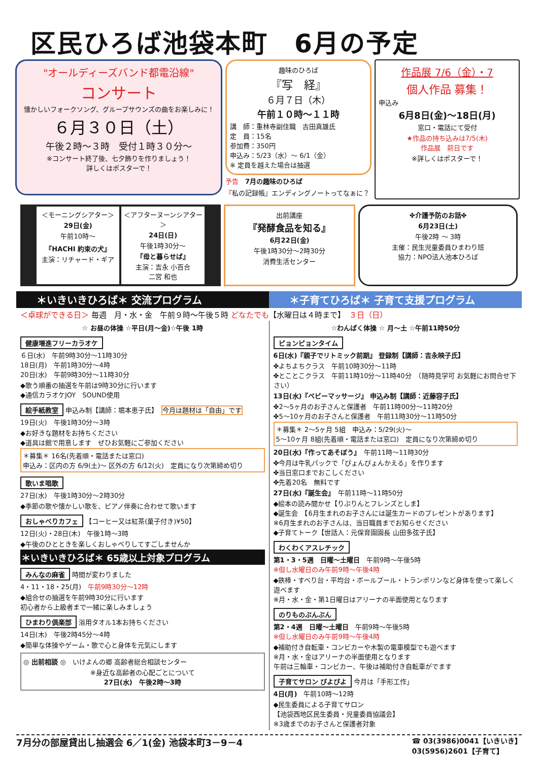区民ひろば池袋本町　6月の予定
"オールディーズバンド都電沿線"
コンサート
懐かしいフォークソング、グループサウンズの曲をお楽しみに！
６月３０日（土）
午後２時～３時　受付１時３０分～
※コンサート終了後、七夕飾りを作りましょう！
詳しくはポスターで！
趣味のひろば
『写　経』
６月７日（木）
午前１０時～１１時
講　師：重林寺副住職　古田真雄氏
定　員：15名
参加費：350円
申込み：5/23（水）～ 6/1（金）
※ 定員を越えた場合は抽選
予告　7月の趣味のひろば
『私の記録帳』エンディングノートってなぁに？
作品展 7/6（金）・7
個人作品 募集！
申込み
6月8日(金)～18日(月)
窓口・電話にて受付
★作品の持ち込みは7/5(木)
作品展　前日です
※詳しくはポスターで！
＜モーニングシアター＞
29日(金)
午前10時～
『HACHI 約束の犬』
主演：リチャード・ギア
＜アフターヌーンシアター＞
24日(日)
午後1時30分～
『母と暮らせば』
主演：吉永 小百合
二宮 和也
出前講座
『発酵食品を知る』
6月22日(金)
午後1時30分～2時30分
消費生活センター
✤介護予防のお話✤
6月23日(土)
午後2時 ～ 3時
主催：民生児童委員ひまわり班
協力：NPO法人池本ひろば
＊いきいきひろば＊ 交流プログラム ＊子育てひろば＊ 子育て支援プログラム
＜卓球ができる日＞ 毎週　月・水・金　午前９時～午後５時 どなたでも【水曜日は４時まで】　３日（日）
☆ お昼の体操 ☆平日(月～金)☆午後 1時
健康増進フリーカラオケ
６日(水)　午前9時30分～11時30分
18日(月)　午前1時30分～4時
20日(水)　午前9時30分～11時30分
◆歌う順番の抽選を午前は9時30分に行います
◆通信カラオケJOY　SOUND使用
絵手紙教室 申込み制【講師：堀本恵子氏】　今月は題材は「自由」です
19日(火)　午後1時30分～3時
◆お好きな題材をお持ちください
◆道具は館で用意します　ぜひお気軽にご参加ください
＊募集＊ 16名(先着順・電話または窓口)
申込み：区内の方 6/9(土)～ 区外の方 6/12(火)　定員になり次第締め切り
歌いま唱歌
27日(水)　午後1時30分～2時30分
◆季節の歌や懐かしい歌を、ピアノ伴奏に合わせて歌います
おしゃべりカフェ 【コーヒー又は紅茶(菓子付き)¥50】
12日(火)・28日(木)　午後1時～3時
◆午後のひとときを楽しくおしゃべりしてすごしませんか
＊いきいきひろば＊ 65歳以上対象プログラム
みんなの麻雀 時間が変わりました
4・11・18・25(月)　午前9時30分～12時
◆組合せの抽選を午前9時30分に行います
初心者から上級者まで一緒に楽しみましょう
ひまわり倶楽部 浴用タオル1本お持ちください
14日(木)　午後2時45分～4時
◆簡単な体操やゲーム・歌で心と身体を元気にします
◎ 出前相談 ◎　いけよんの郷 高齢者総合相談センター
※身近な高齢者の心配ごとについて
27日(水)　午後2時～3時
☆わんぱく体操 ☆ 月～土 ☆午前11時50分
ピョンピョンタイム
6日(水)『親子でリトミック前期』 登録制【講師：吉永映子氏】
✤よちよちクラス　午前10時30分～11時
✤とことこクラス　午前11時10分～11時40分　（随時見学可 お気軽にお問合せ下さい）
13日(水)『ベビーマッサージ』 申込み制【講師：近藤容子氏】
✤2～5ヶ月のお子さんと保護者　午前11時00分～11時20分
✤5～10ヶ月のお子さんと保護者　午前11時30分～11時50分
＊募集＊ 2～5ヶ月 5組　申込み：5/29(火)～
5～10ヶ月 8組(先着順・電話または窓口)　定員になり次第締め切り
20日(水)『作ってあそぼう』　午前11時～11時30分
✤今月は牛乳パックで「ぴょんぴょんかえる」を作ります
✤当日窓口までおこしください
✤先着20名　無料です
27日(水)『誕生会』　午前11時～11時50分
◆絵本の読み聞かせ【りぷりんとフレンズとしま】
◆誕生会　【6月生まれのお子さんには誕生カードのプレゼントがあります】
※6月生まれのお子さんは、当日職員までお知らせください
◆子育てトーク【世話人：元保育園園長 山田多弦子氏】
わくわくアスレチック
第1・3・5週　日曜～土曜日　午前9時～午後5時
※但し水曜日のみ午前9時～午後4時
◆鉄棒・すべり台・平均台・ボールプール・トランポリンなど身体を使って楽しく遊べます
※月・水・金・第1日曜日はアリーナの半面使用となります
のりものぶんぶん
第2・4週　日曜～土曜日　午前9時～午後5時
※但し水曜日のみ午前9時～午後4時
◆補助付き自転車・コンビカーや木製の電車模型でも遊べます
※月・水・金はアリーナの半面使用となります
午前は三輪車・コンビカー、午後は補助付き自転車がでます
子育てサロン ぴよぴよ 今月は「手形工作」
4日(月)　午前10時～12時
◆民生委員による子育てサロン
【池袋西地区民生委員・児童委員協議会】
※3歳までのお子さんと保護者対象
7月分の部屋貸出し抽選会 6／1(金) 池袋本町3－9－4 ☎ 03(3986)0041【いきいき】
03(5956)2601【子育て】